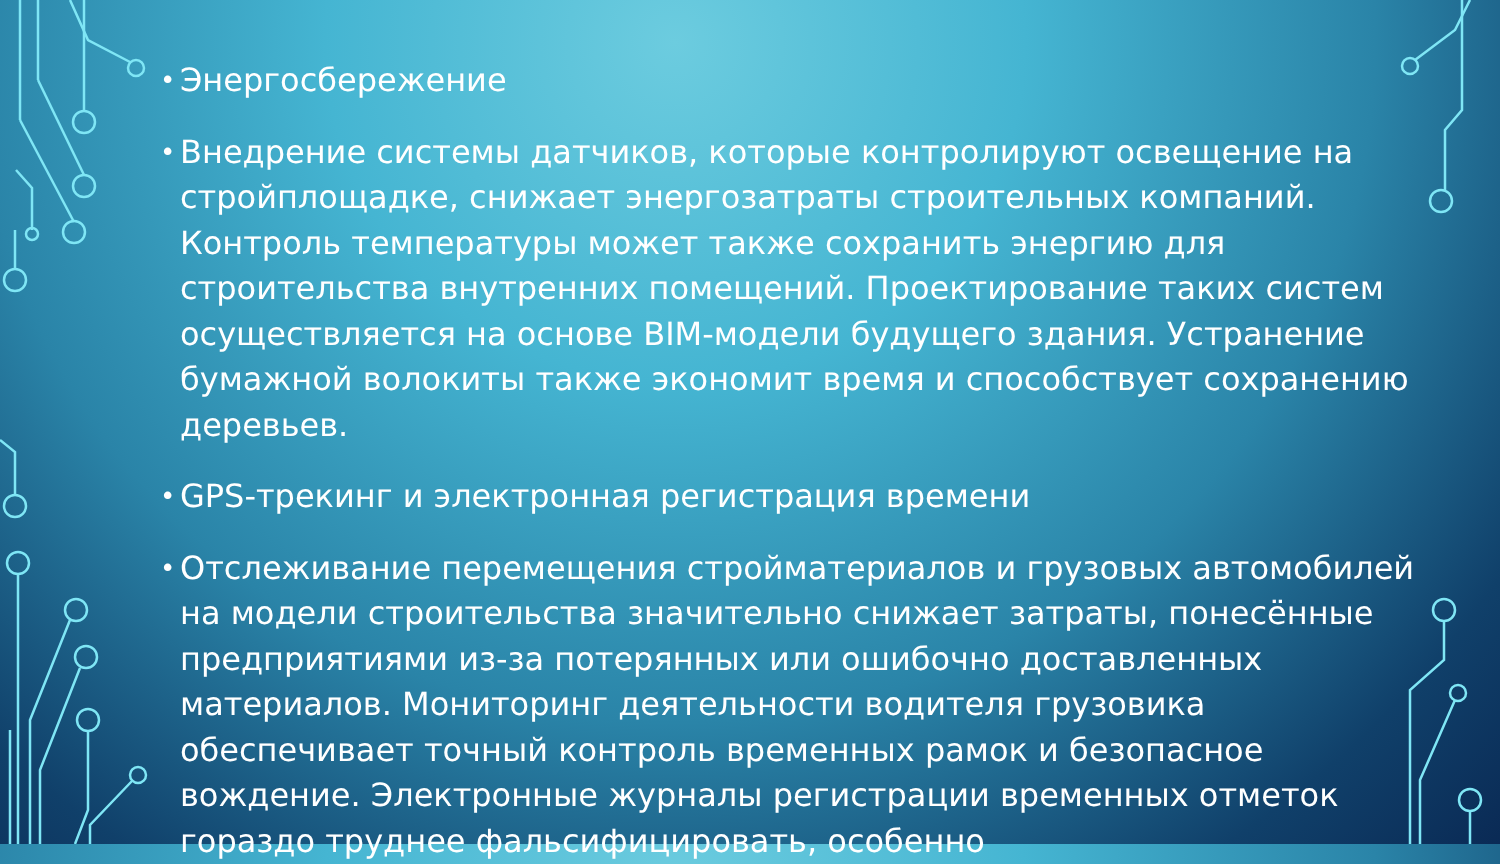• Энергосбережение
• Внедрение системы датчиков, которые контролируют освещение на стройплощадке, снижает энергозатраты строительных компаний. Контроль температуры может также сохранить энергию для строительства внутренних помещений. Проектирование таких систем осуществляется на основе BIM-модели будущего здания. Устранение бумажной волокиты также экономит время и способствует сохранению деревьев.
• GPS-трекинг и электронная регистрация времени
• Отслеживание перемещения стройматериалов и грузовых автомобилей на модели строительства значительно снижает затраты, понесённые предприятиями из-за потерянных или ошибочно доставленных материалов. Мониторинг деятельности водителя грузовика обеспечивает точный контроль временных рамок и безопасное вождение. Электронные журналы регистрации временных отметок гораздо труднее фальсифицировать, особенно